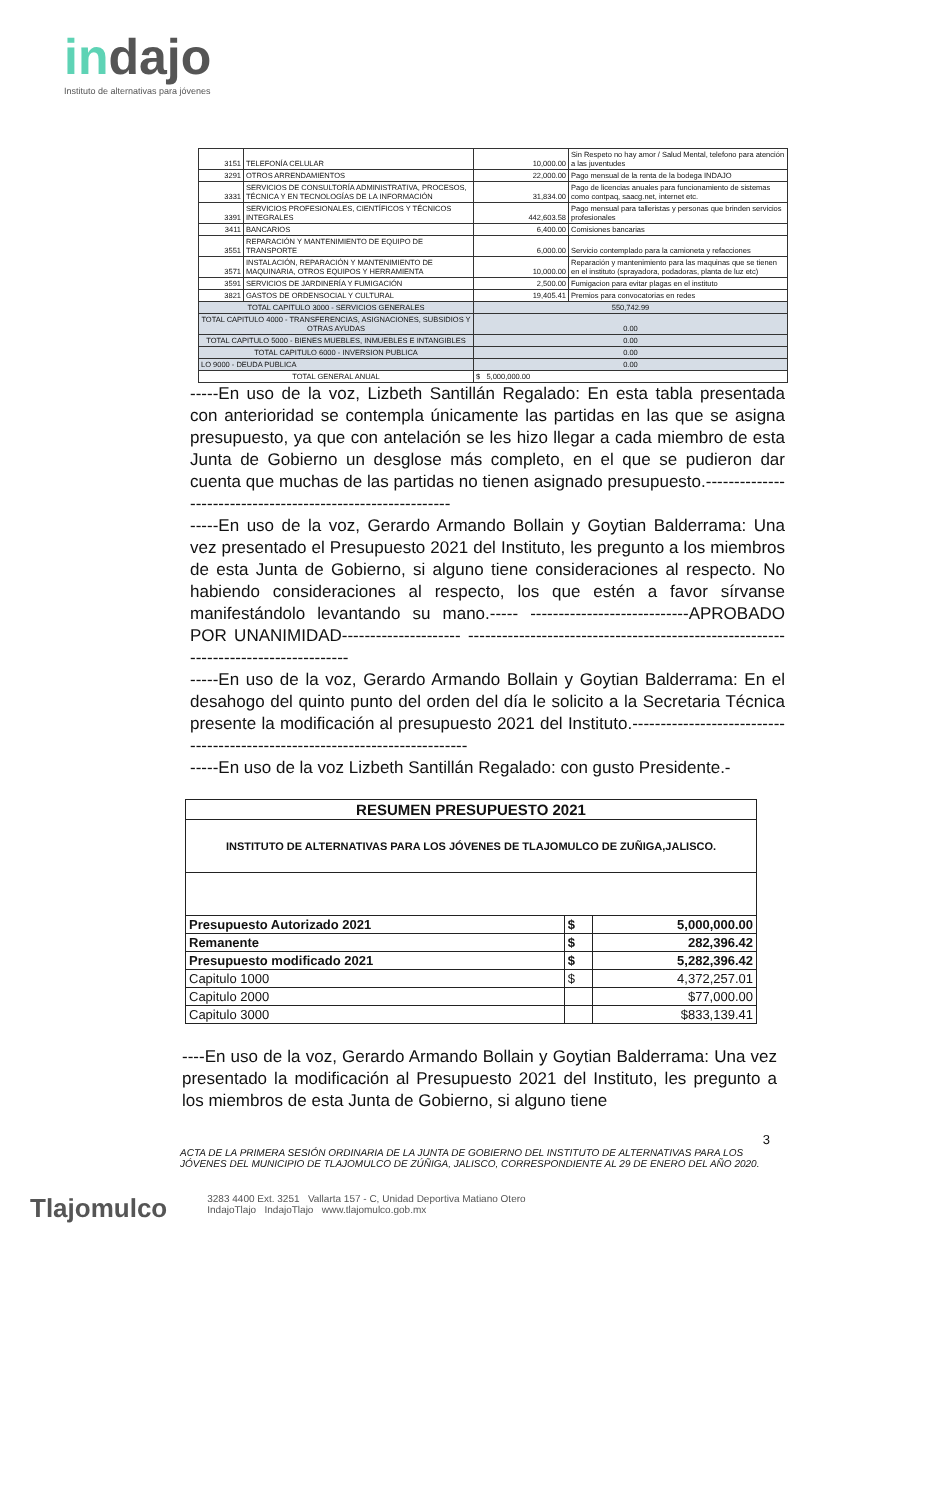indajo
Instituto de alternativas para jóvenes
| 3151 | TELEFONÍA CELULAR | 10,000.00 | Sin Respeto no hay amor / Salud Mental, telefono para atención a las juventudes |
| 3291 | OTROS ARRENDAMIENTOS | 22,000.00 | Pago mensual de la renta de la bodega INDAJO |
| 3331 | SERVICIOS DE CONSULTORÍA ADMINISTRATIVA, PROCESOS, TÉCNICA Y EN TECNOLOGÍAS DE LA INFORMACIÓN | 31,834.00 | Pago de licencias anuales para funcionamiento de sistemas como contpaq, saacg.net, internet etc. |
| 3391 | SERVICIOS PROFESIONALES, CIENTÍFICOS Y TÉCNICOS INTEGRALES | 442,603.58 | Pago mensual para talleristas y personas que brinden servicios profesionales |
| 3411 | BANCARIOS | 6,400.00 | Comisiones bancarias |
| 3551 | REPARACIÓN Y MANTENIMIENTO DE EQUIPO DE TRANSPORTE | 6,000.00 | Servicio contemplado para la camioneta y refacciones |
| 3571 | INSTALACIÓN, REPARACIÓN Y MANTENIMIENTO DE MAQUINARIA, OTROS EQUIPOS Y HERRAMIENTA | 10,000.00 | Reparación y mantenimiento para las maquinas que se tienen en el instituto (sprayadora, podadoras, planta de luz etc) |
| 3591 | SERVICIOS DE JARDINERÍA Y FUMIGACIÓN | 2,500.00 | Fumigacion para evitar plagas en el instituto |
| 3821 | GASTOS DE ORDENSOCIAL Y CULTURAL | 19,405.41 | Premios para convocatorias en redes |
| TOTAL CAPITULO 3000 - SERVICIOS GENERALES | | 550,742.99 | |
| TOTAL CAPITULO 4000 - TRANSFERENCIAS, ASIGNACIONES, SUBSIDIOS Y OTRAS AYUDAS | | 0.00 | |
| TOTAL CAPITULO 5000 - BIENES MUEBLES, INMUEBLES E INTANGIBLES | | 0.00 | |
| TOTAL CAPITULO 6000 - INVERSION PUBLICA | | 0.00 | |
| LO 9000 - DEUDA PUBLICA | | 0.00 | |
| TOTAL GENERAL ANUAL | | $ 5,000,000.00 | |
-----En uso de la voz, Lizbeth Santillán Regalado: En esta tabla presentada con anterioridad se contempla únicamente las partidas en las que se asigna presupuesto, ya que con antelación se les hizo llegar a cada miembro de esta Junta de Gobierno un desglose más completo, en el que se pudieron dar cuenta que muchas de las partidas no tienen asignado presupuesto.------------------------------------------------------------
-----En uso de la voz, Gerardo Armando Bollain y Goytian Balderrama: Una vez presentado el Presupuesto 2021 del Instituto, les pregunto a los miembros de esta Junta de Gobierno, si alguno tiene consideraciones al respecto. No habiendo consideraciones al respecto, los que estén a favor sírvanse manifestándolo levantando su mano.----- ----------------------------APROBADO POR UNANIMIDAD--------------------- ------------------------------------------------------------------------------------
-----En uso de la voz, Gerardo Armando Bollain y Goytian Balderrama: En el desahogo del quinto punto del orden del día le solicito a la Secretaria Técnica presente la modificación al presupuesto 2021 del Instituto.----------------------------------------------------------------------------
-----En uso de la voz Lizbeth Santillán Regalado: con gusto Presidente.-
| RESUMEN PRESUPUESTO 2021 | | |
| INSTITUTO DE ALTERNATIVAS PARA LOS JÓVENES DE TLAJOMULCO DE ZUÑIGA,JALISCO. | | |
| Presupuesto Autorizado 2021 | $ | 5,000,000.00 |
| Remanente | $ | 282,396.42 |
| Presupuesto modificado 2021 | $ | 5,282,396.42 |
| Capitulo 1000 | $ | 4,372,257.01 |
| Capitulo 2000 | | $77,000.00 |
| Capitulo 3000 | | $833,139.41 |
----En uso de la voz, Gerardo Armando Bollain y Goytian Balderrama: Una vez presentado la modificación al Presupuesto 2021 del Instituto, les pregunto a los miembros de esta Junta de Gobierno, si alguno tiene
3
ACTA DE LA PRIMERA SESIÓN ORDINARIA DE LA JUNTA DE GOBIERNO DEL INSTITUTO DE ALTERNATIVAS PARA LOS JÓVENES DEL MUNICIPIO DE TLAJOMULCO DE ZÚÑIGA, JALISCO, CORRESPONDIENTE AL 29 DE ENERO DEL AÑO 2020.
Tlajomulco
3283 4400 Ext. 3251 Vallarta 157 - C, Unidad Deportiva Matiano Otero
IndajoTlajo IndajoTlajo www.tlajomulco.gob.mx